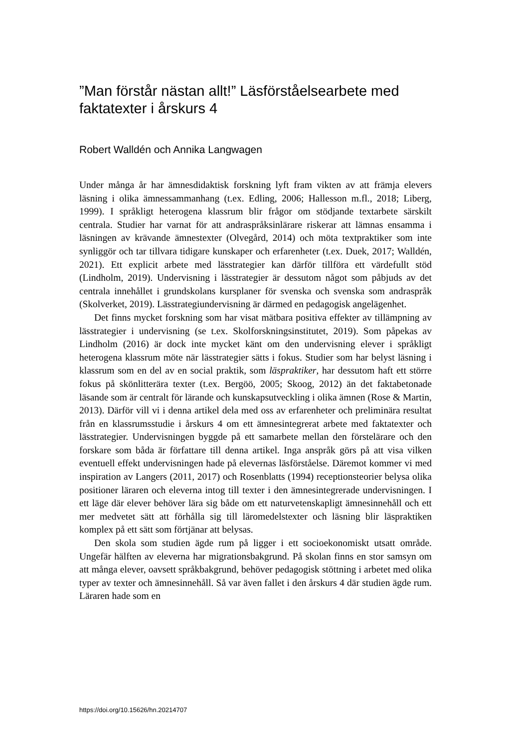”Man förstår nästan allt!” Läsförståelsearbete med faktatexter i årskurs 4
Robert Walldén och Annika Langwagen
Under många år har ämnesdidaktisk forskning lyft fram vikten av att främja elevers läsning i olika ämnessammanhang (t.ex. Edling, 2006; Hallesson m.fl., 2018; Liberg, 1999). I språkligt heterogena klassrum blir frågor om stödjande textarbete särskilt centrala. Studier har varnat för att andraspråksinlärare riskerar att lämnas ensamma i läsningen av krävande ämnestexter (Olvegård, 2014) och möta textpraktiker som inte synliggör och tar tillvara tidigare kunskaper och erfarenheter (t.ex. Duek, 2017; Walldén, 2021). Ett explicit arbete med lässtrategier kan därför tillföra ett värdefullt stöd (Lindholm, 2019). Undervisning i lässtrategier är dessutom något som påbjuds av det centrala innehållet i grundskolans kursplaner för svenska och svenska som andraspråk (Skolverket, 2019). Lässtrategiundervisning är därmed en pedagogisk angelägenhet.
Det finns mycket forskning som har visat mätbara positiva effekter av tillämpning av lässtrategier i undervisning (se t.ex. Skolforskningsinstitutet, 2019). Som påpekas av Lindholm (2016) är dock inte mycket känt om den undervisning elever i språkligt heterogena klassrum möte när lässtrategier sätts i fokus. Studier som har belyst läsning i klassrum som en del av en social praktik, som läspraktiker, har dessutom haft ett större fokus på skönlitterära texter (t.ex. Bergöö, 2005; Skoog, 2012) än det faktabetonade läsande som är centralt för lärande och kunskapsutveckling i olika ämnen (Rose & Martin, 2013). Därför vill vi i denna artikel dela med oss av erfarenheter och preliminära resultat från en klassrumsstudie i årskurs 4 om ett ämnesintegrerat arbete med faktatexter och lässtrategier. Undervisningen byggde på ett samarbete mellan den förstelärare och den forskare som båda är författare till denna artikel. Inga anspråk görs på att visa vilken eventuell effekt undervisningen hade på elevernas läsförståelse. Däremot kommer vi med inspiration av Langers (2011, 2017) och Rosenblatts (1994) receptionsteorier belysa olika positioner läraren och eleverna intog till texter i den ämnesintegrerade undervisningen. I ett läge där elever behöver lära sig både om ett naturvetenskapligt ämnesinnehåll och ett mer medvetet sätt att förhålla sig till läromedelstexter och läsning blir läspraktiken komplex på ett sätt som förtjänar att belysas.
Den skola som studien ägde rum på ligger i ett socioekonomiskt utsatt område. Ungefär hälften av eleverna har migrationsbakgrund. På skolan finns en stor samsyn om att många elever, oavsett språkbakgrund, behöver pedagogisk stöttning i arbetet med olika typer av texter och ämnesinnehåll. Så var även fallet i den årskurs 4 där studien ägde rum. Läraren hade som en
https://doi.org/10.15626/hn.20214707